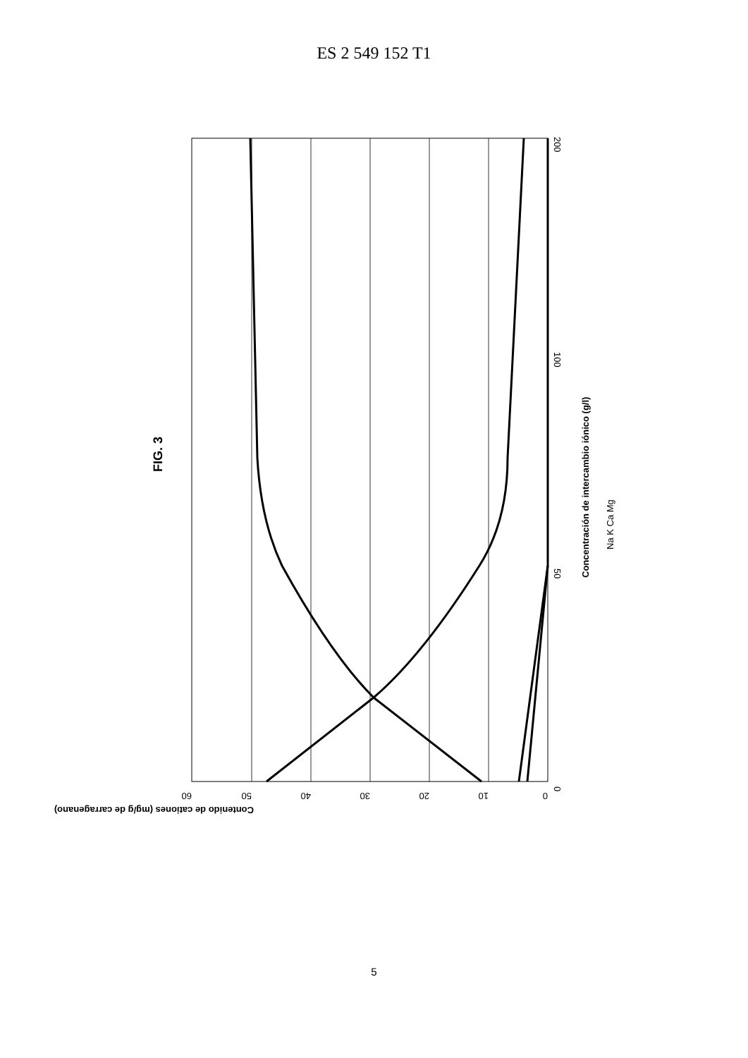ES 2 549 152 T1
0
50
100
200
Concentración de intercambio iónico (g/l)
Na K Ca Mg
FIG. 3
60
50
40
30
20
10
0
Contenido de cationes (mg/g de carragenano)
5